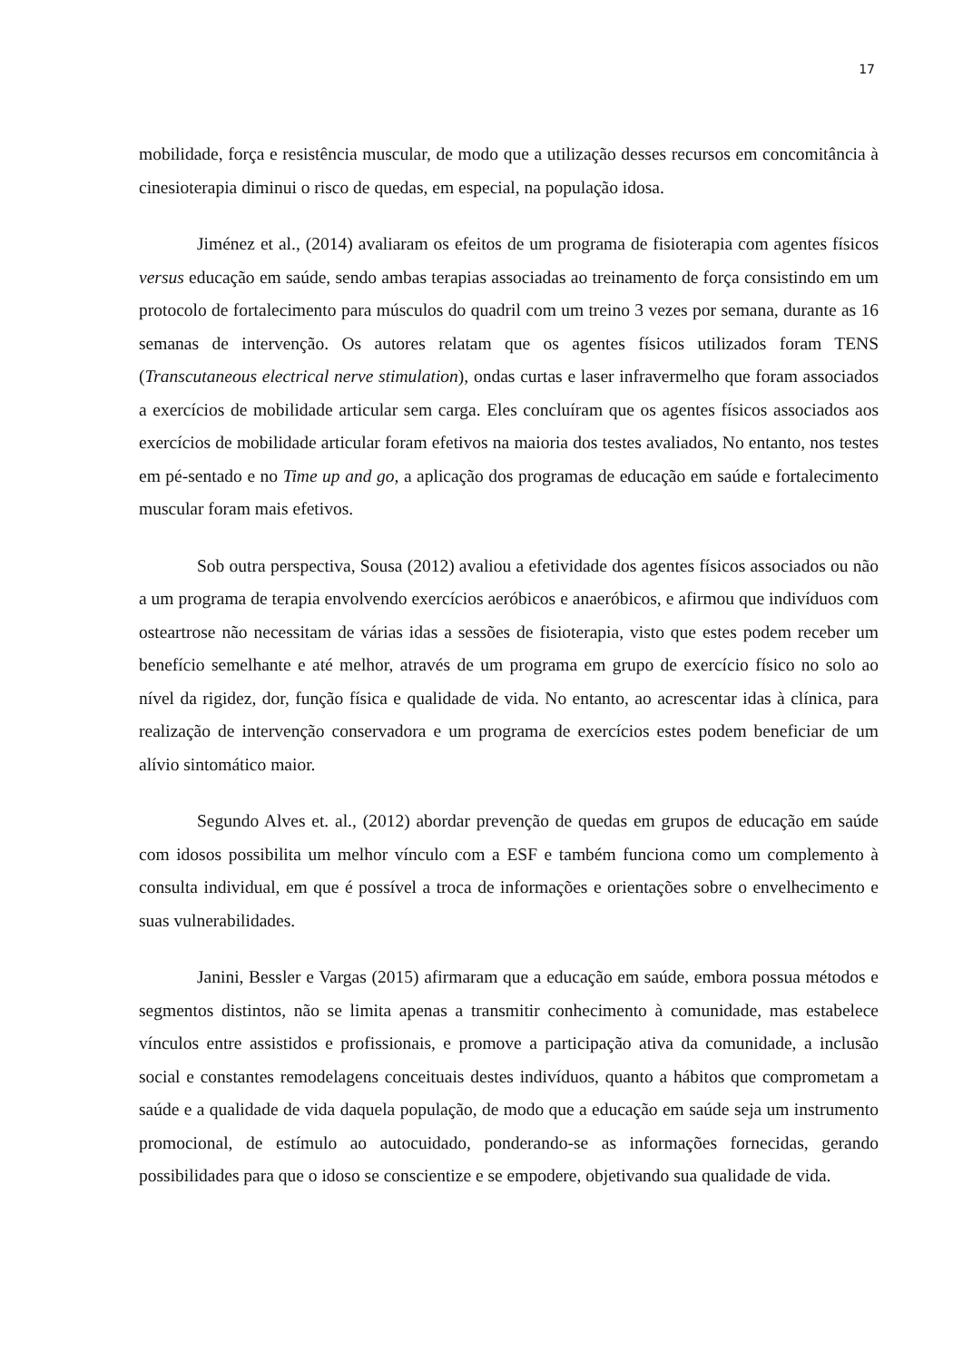17
mobilidade, força e resistência muscular, de modo que a utilização desses recursos em concomitância à cinesioterapia diminui o risco de quedas, em especial, na população idosa.
Jiménez et al., (2014) avaliaram os efeitos de um programa de fisioterapia com agentes físicos versus educação em saúde, sendo ambas terapias associadas ao treinamento de força consistindo em um protocolo de fortalecimento para músculos do quadril com um treino 3 vezes por semana, durante as 16 semanas de intervenção. Os autores relatam que os agentes físicos utilizados foram TENS (Transcutaneous electrical nerve stimulation), ondas curtas e laser infravermelho que foram associados a exercícios de mobilidade articular sem carga. Eles concluíram que os agentes físicos associados aos exercícios de mobilidade articular foram efetivos na maioria dos testes avaliados, No entanto, nos testes em pé-sentado e no Time up and go, a aplicação dos programas de educação em saúde e fortalecimento muscular foram mais efetivos.
Sob outra perspectiva, Sousa (2012) avaliou a efetividade dos agentes físicos associados ou não a um programa de terapia envolvendo exercícios aeróbicos e anaeróbicos, e afirmou que indivíduos com osteartrose não necessitam de várias idas a sessões de fisioterapia, visto que estes podem receber um benefício semelhante e até melhor, através de um programa em grupo de exercício físico no solo ao nível da rigidez, dor, função física e qualidade de vida. No entanto, ao acrescentar idas à clínica, para realização de intervenção conservadora e um programa de exercícios estes podem beneficiar de um alívio sintomático maior.
Segundo Alves et. al., (2012) abordar prevenção de quedas em grupos de educação em saúde com idosos possibilita um melhor vínculo com a ESF e também funciona como um complemento à consulta individual, em que é possível a troca de informações e orientações sobre o envelhecimento e suas vulnerabilidades.
Janini, Bessler e Vargas (2015) afirmaram que a educação em saúde, embora possua métodos e segmentos distintos, não se limita apenas a transmitir conhecimento à comunidade, mas estabelece vínculos entre assistidos e profissionais, e promove a participação ativa da comunidade, a inclusão social e constantes remodelagens conceituais destes indivíduos, quanto a hábitos que comprometam a saúde e a qualidade de vida daquela população, de modo que a educação em saúde seja um instrumento promocional, de estímulo ao autocuidado, ponderando-se as informações fornecidas, gerando possibilidades para que o idoso se conscientize e se empodere, objetivando sua qualidade de vida.